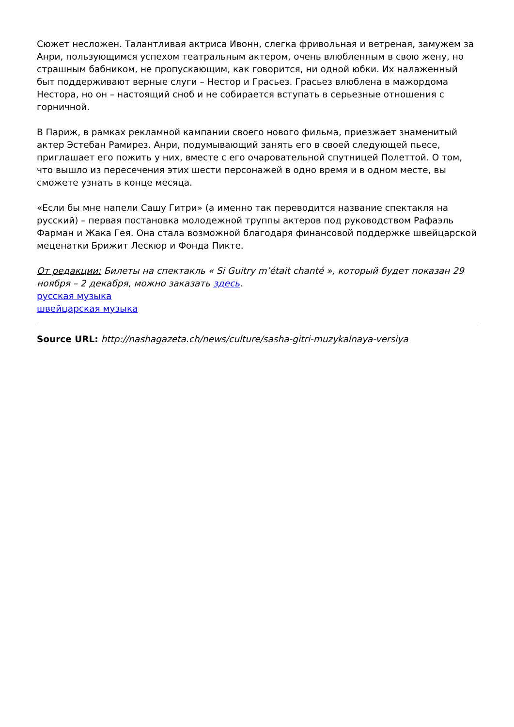Сюжет несложен. Талантливая актриса Ивонн, слегка фривольная и ветреная, замужем за Анри, пользующимся успехом театральным актером, очень влюбленным в свою жену, но страшным бабником, не пропускающим, как говорится, ни одной юбки. Их налаженный быт поддерживают верные слуги – Нестор и Грасьез. Грасьез влюблена в мажордома Нестора, но он – настоящий сноб и не собирается вступать в серьезные отношения с горничной.
В Париж, в рамках рекламной кампании своего нового фильма, приезжает знаменитый актер Эстебан Рамирез. Анри, подумывающий занять его в своей следующей пьесе, приглашает его пожить у них, вместе с его очаровательной спутницей Полеттой. О том, что вышло из пересечения этих шести персонажей в одно время и в одном месте, вы сможете узнать в конце месяца.
«Если бы мне напели Сашу Гитри» (а именно так переводится название спектакля на русский) – первая постановка молодежной труппы актеров под руководством Рафаэль Фарман и Жака Гея. Она стала возможной благодаря финансовой поддержке швейцарской меценатки Брижит Лескюр и Фонда Пикте.
От редакции: Билеты на спектакль « Si Guitry m’était chanté », который будет показан 29 ноября – 2 декабря, можно заказать здесь.
русская музыка
швейцарская музыка
Source URL: http://nashagazeta.ch/news/culture/sasha-gitri-muzykalnaya-versiya